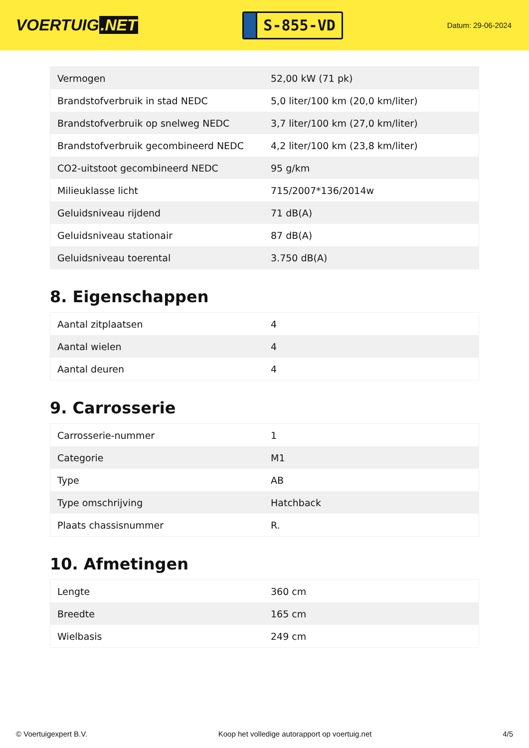VOERTUIG.NET
S-855-VD
Datum: 29-06-2024
| Vermogen | 52,00 kW (71 pk) |
| Brandstofverbruik in stad NEDC | 5,0 liter/100 km (20,0 km/liter) |
| Brandstofverbruik op snelweg NEDC | 3,7 liter/100 km (27,0 km/liter) |
| Brandstofverbruik gecombineerd NEDC | 4,2 liter/100 km (23,8 km/liter) |
| CO2-uitstoot gecombineerd NEDC | 95 g/km |
| Milieuklasse licht | 715/2007*136/2014w |
| Geluidsniveau rijdend | 71 dB(A) |
| Geluidsniveau stationair | 87 dB(A) |
| Geluidsniveau toerental | 3.750 dB(A) |
8. Eigenschappen
| Aantal zitplaatsen | 4 |
| Aantal wielen | 4 |
| Aantal deuren | 4 |
9. Carrosserie
| Carrosserie-nummer | 1 |
| Categorie | M1 |
| Type | AB |
| Type omschrijving | Hatchback |
| Plaats chassisnummer | R. |
10. Afmetingen
| Lengte | 360 cm |
| Breedte | 165 cm |
| Wielbasis | 249 cm |
© Voertuigexpert B.V. Koop het volledige autorapport op voertuig.net 4/5